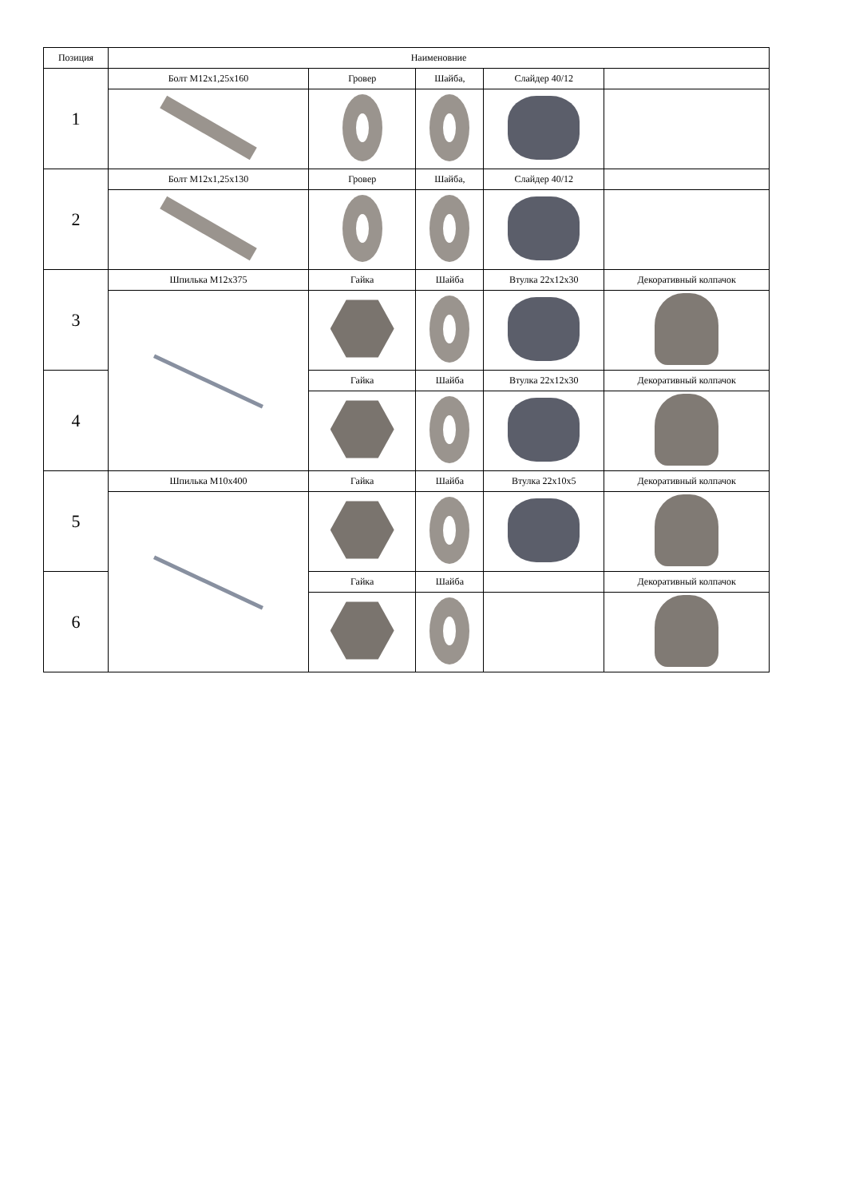| Позиция | Наименовние | | | | |
| --- | --- | --- | --- | --- | --- |
| 1 | Болт M12x1,25x160 | Гровер | Шайба, | Слайдер 40/12 | |
| 2 | Болт M12x1,25x130 | Гровер | Шайба, | Слайдер 40/12 | |
| 3 | Шпилька M12x375 | Гайка | Шайба | Втулка 22x12x30 | Декоративный колпачок |
| 4 | | Гайка | Шайба | Втулка 22x12x30 | Декоративный колпачок |
| 5 | Шпилька M10x400 | Гайка | Шайба | Втулка 22x10x5 | Декоративный колпачок |
| 6 | | Гайка | Шайба | | Декоративный колпачок |